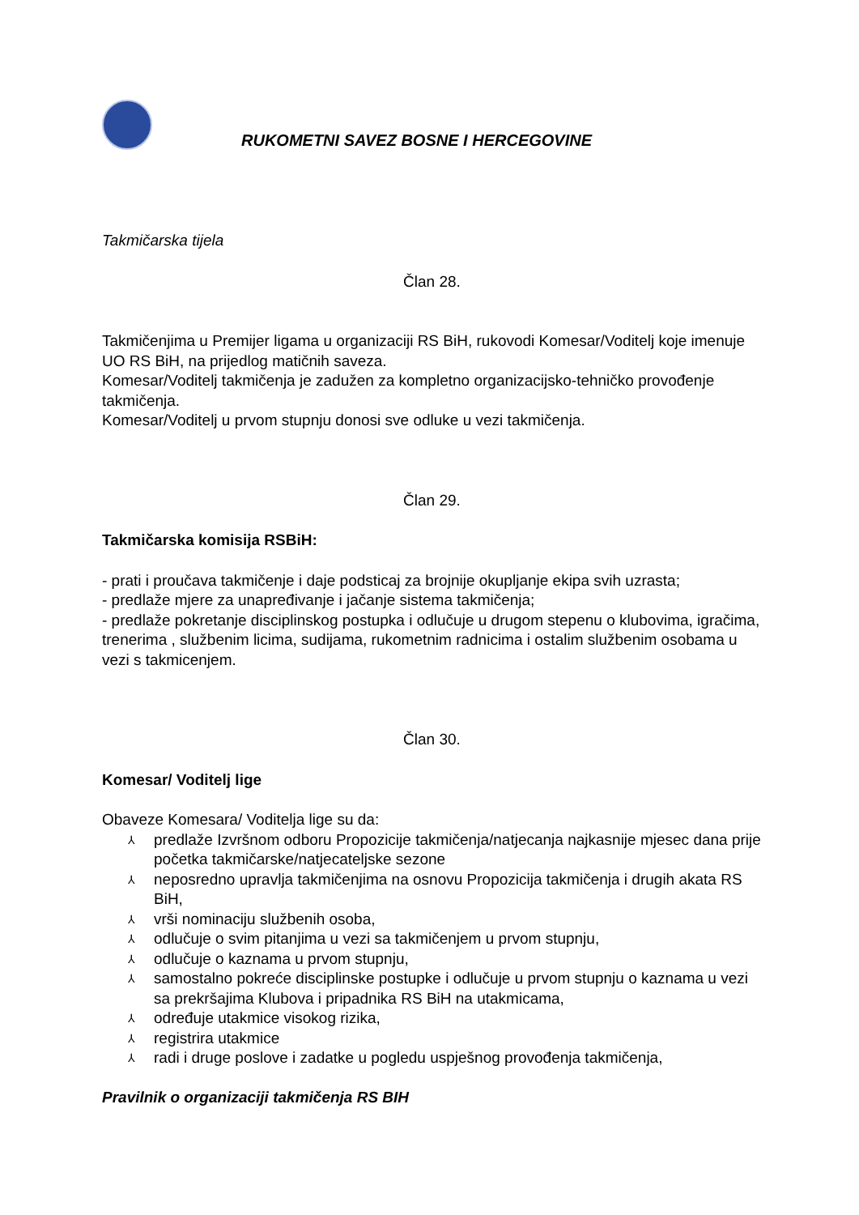RUKOMETNI SAVEZ BOSNE I HERCEGOVINE
Takmičarska tijela
Član 28.
Takmičenjima u Premijer ligama u organizaciji RS BiH, rukovodi Komesar/Voditelj koje imenuje UO RS BiH, na prijedlog matičnih saveza.
Komesar/Voditelj takmičenja je zadužen za kompletno organizacijsko-tehničko provođenje takmičenja.
Komesar/Voditelj u prvom stupnju donosi sve odluke u vezi takmičenja.
Član 29.
Takmičarska komisija RSBiH:
- prati i proučava takmičenje i daje podsticaj za brojnije okupljanje ekipa svih uzrasta;
- predlaže mjere za unapređivanje i jačanje sistema takmičenja;
- predlaže pokretanje disciplinskog postupka i odlučuje u drugom stepenu o klubovima, igračima, trenerima , službenim licima, sudijama, rukometnim radnicima i ostalim službenim osobama u vezi s takmicenjem.
Član 30.
Komesar/ Voditelj lige
Obaveze Komesara/ Voditelja lige su da:
⅄ predlaže Izvršnom odboru Propozicije takmičenja/natjecanja najkasnije mjesec dana prije početka takmičarske/natjecateljske sezone
⅄ neposredno upravlja takmičenjima na osnovu Propozicija takmičenja i drugih akata RS BiH,
⅄ vrši nominaciju službenih osoba,
⅄ odlučuje o svim pitanjima u vezi sa takmičenjem u prvom stupnju,
⅄ odlučuje o kaznama u prvom stupnju,
⅄ samostalno pokreće disciplinske postupke i odlučuje u prvom stupnju o kaznama u vezi sa prekršajima Klubova i pripadnika RS BiH na utakmicama,
⅄ određuje utakmice visokog rizika,
⅄ registrira utakmice
⅄ radi i druge poslove i zadatke u pogledu uspješnog provođenja takmičenja,
Pravilnik o organizaciji takmičenja RS BIH